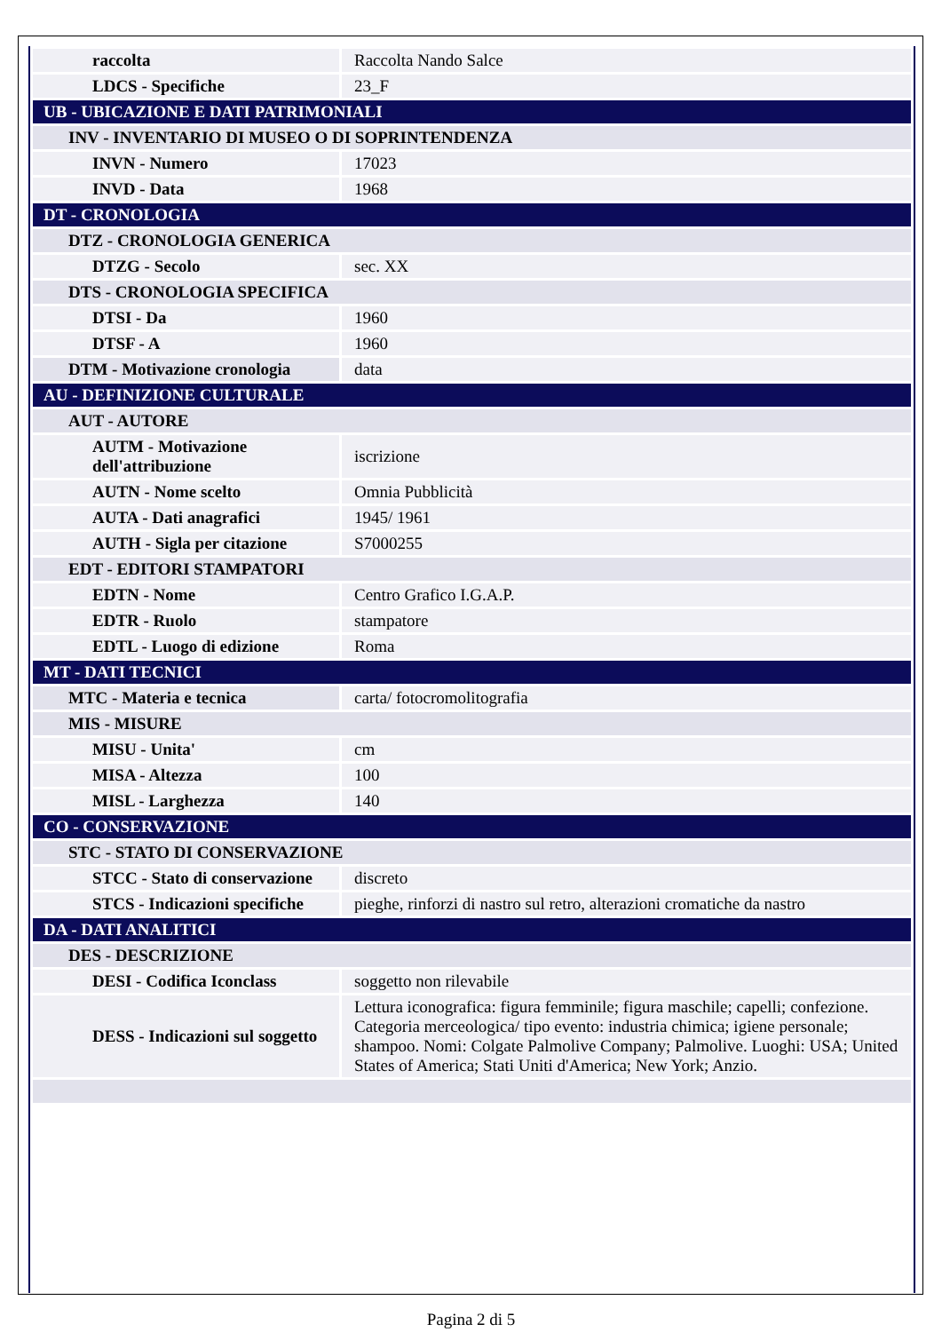| raccolta | Raccolta Nando Salce |
| LDCS - Specifiche | 23_F |
| UB - UBICAZIONE E DATI PATRIMONIALI | |
| INV - INVENTARIO DI MUSEO O DI SOPRINTENDENZA | |
| INVN - Numero | 17023 |
| INVD - Data | 1968 |
| DT - CRONOLOGIA | |
| DTZ - CRONOLOGIA GENERICA | |
| DTZG - Secolo | sec. XX |
| DTS - CRONOLOGIA SPECIFICA | |
| DTSI - Da | 1960 |
| DTSF - A | 1960 |
| DTM - Motivazione cronologia | data |
| AU - DEFINIZIONE CULTURALE | |
| AUT - AUTORE | |
| AUTM - Motivazione dell'attribuzione | iscrizione |
| AUTN - Nome scelto | Omnia Pubblicità |
| AUTA - Dati anagrafici | 1945/ 1961 |
| AUTH - Sigla per citazione | S7000255 |
| EDT - EDITORI STAMPATORI | |
| EDTN - Nome | Centro Grafico I.G.A.P. |
| EDTR - Ruolo | stampatore |
| EDTL - Luogo di edizione | Roma |
| MT - DATI TECNICI | |
| MTC - Materia e tecnica | carta/ fotocromolitografia |
| MIS - MISURE | |
| MISU - Unita' | cm |
| MISA - Altezza | 100 |
| MISL - Larghezza | 140 |
| CO - CONSERVAZIONE | |
| STC - STATO DI CONSERVAZIONE | |
| STCC - Stato di conservazione | discreto |
| STCS - Indicazioni specifiche | pieghe, rinforzi di nastro sul retro, alterazioni cromatiche da nastro |
| DA - DATI ANALITICI | |
| DES - DESCRIZIONE | |
| DESI - Codifica Iconclass | soggetto non rilevabile |
| DESS - Indicazioni sul soggetto | Lettura iconografica: figura femminile; figura maschile; capelli; confezione. Categoria merceologica/ tipo evento: industria chimica; igiene personale; shampoo. Nomi: Colgate Palmolive Company; Palmolive. Luoghi: USA; United States of America; Stati Uniti d'America; New York; Anzio. |
Pagina 2 di 5